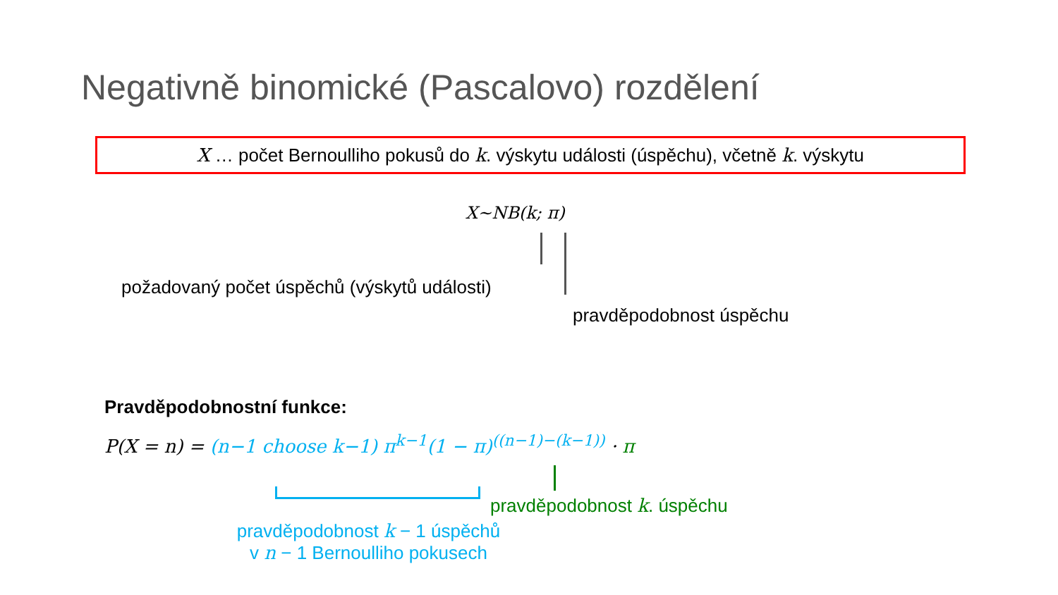Negativně binomické (Pascalovo) rozdělení
X … počet Bernoulliho pokusů do k. výskytu události (úspěchu), včetně k. výskytu
X~NB(k; π)
požadovaný počet úspěchů (výskytů události)
pravděpodobnost úspěchu
Pravděpodobnostní funkce:
P(X = n) = (n−1 choose k−1) π<sup>k−1</sup>(1 − π)<sup>((n−1)−(k−1))</sup> · π
pravděpodobnost k. úspěchu
pravděpodobnost k − 1 úspěchů
v n − 1 Bernoulliho pokusech